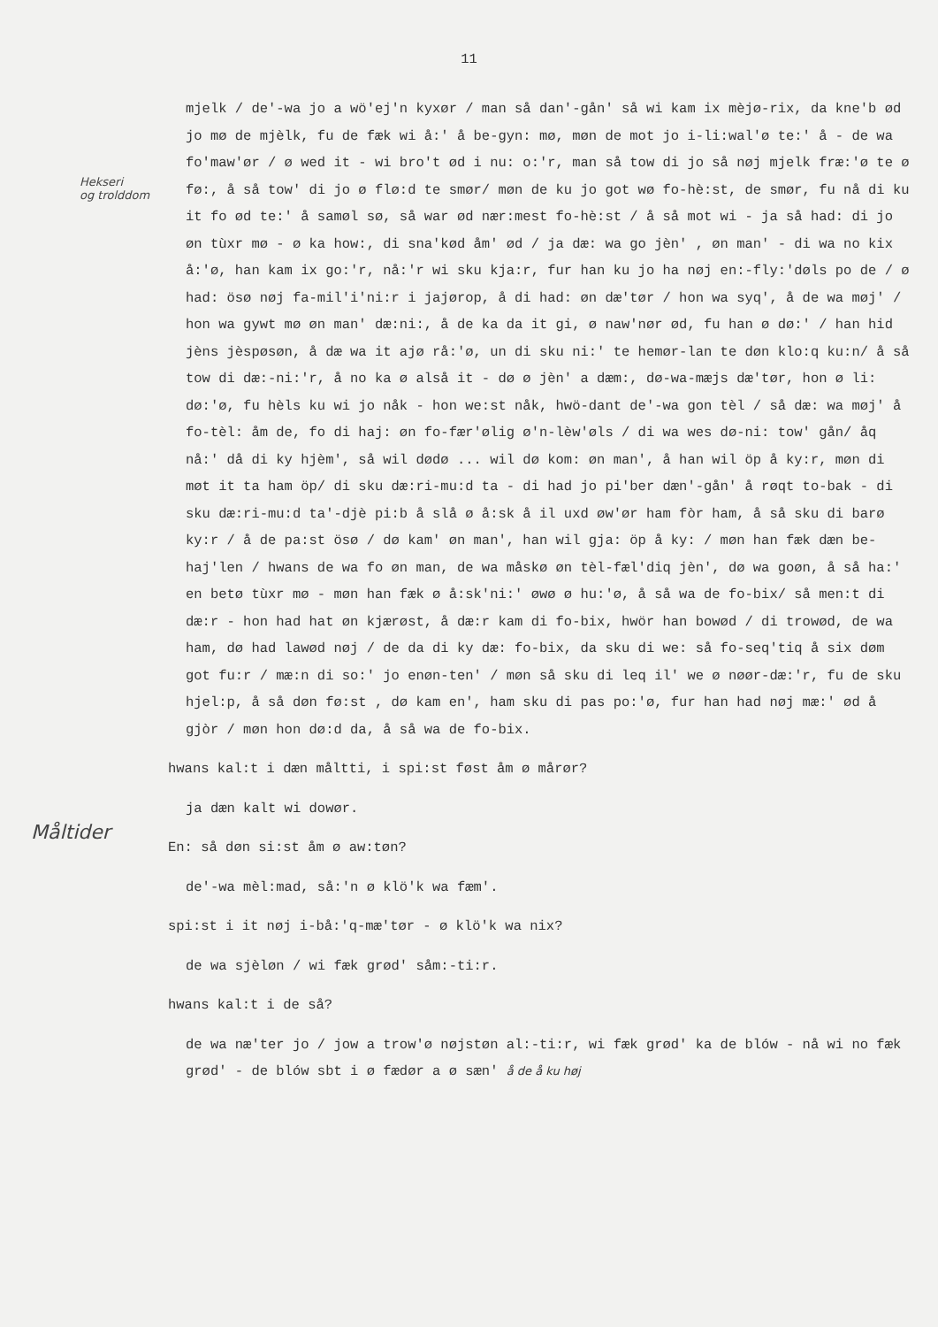11
Hekseri
og trolddom
Måltider
mjelk / de'-wa jo a wö'ej'n kyxør / man så dan'-gån' så wi kam ix mèjø-rix, da kne'b ød jo mø de mjèlk, fu de fæk wi å:' å be-gyn: mø, møn de mot jo i-li:wal'ø te:' å - de wa fo'maw'ør / ø wed it - wi bro't ød i nu: o:'r, man så tow di jo så nøj mjelk fræ:'ø te ø fø:, å så tow' di jo ø flø:d te smør/ møn de ku jo got wø fo-hè:st, de smør, fu nå di ku it fo ød te:' å samøl sø, så war ød nær:mest fo-hè:st / å så mot wi - ja så had: di jo øn tùxr mø - ø ka how:, di sna'kød åm' ød / ja dæ: wa go jèn' , øn man' - di wa no kix å:'ø, han kam ix go:'r, nå:'r wi sku kja:r, fur han ku jo ha nøj en:-fly:'døls po de / ø had: ösø nøj fa-mil'i'ni:r i jajørop, å di had: øn dæ'tør / hon wa syq', å de wa møj' / hon wa gywt mø øn man' dæ:ni:, å de ka da it gi, ø naw'nør ød, fu han ø dø:' / han hid jèns jèspøsøn, å dæ wa it ajø rå:'ø, un di sku ni:' te hemør-lan te døn klo:q ku:n/ å så tow di dæ:-ni:'r, å no ka ø alså it - dø ø jèn' a dæm:, dø-wa-mæjs dæ'tør, hon ø li: dø:'ø, fu hèls ku wi jo nåk - hon we:st nåk, hwö-dant de'-wa gon tèl / så dæ: wa møj' å fo-tèl: åm de, fo di haj: øn fo-fær'ølig ø'n-lèw'øls / di wa wes dø-ni: tow' gån/ åq nå:' då di ky hjèm', så wil dødø ... wil dø kom: øn man', å han wil öp å ky:r, møn di møt it ta ham öp/ di sku dæ:ri-mu:d ta - di had jo pi'ber dæn'-gån' å røqt to-bak - di sku dæ:ri-mu:d ta'-djè pi:b å slå ø å:sk å il uxd øw'ør ham fòr ham, å så sku di barø ky:r / å de pa:st ösø / dø kam' øn man', han wil gja: öp å ky: / møn han fæk dæn be-haj'len / hwans de wa fo øn man, de wa måskø øn tèl-fæl'diq jèn', dø wa goøn, å så ha:' en betø tùxr mø - møn han fæk ø å:sk'ni:' øwø ø hu:'ø, å så wa de fo-bix/ så men:t di dæ:r - hon had hat øn kjærøst, å dæ:r kam di fo-bix, hwör han bowød / di trowød, de wa ham, dø had lawød nøj / de da di ky dæ: fo-bix, da sku di we: så fo-seq'tiq å six døm got fu:r / mæ:n di so:' jo enøn-ten' / møn så sku di leq il' we ø nøør-dæ:'r, fu de sku hjel:p, å så døn fø:st , dø kam en', ham sku di pas po:'ø, fur han had nøj mæ:' ød å gjòr / møn hon dø:d da, å så wa de fo-bix.
hwans kal:t i dæn måltti, i spi:st føst åm ø mårør?
ja dæn kalt wi dowør.
En: så døn si:st åm ø aw:tøn?
de'-wa mèl:mad, så:'n ø klö'k wa fæm'.
spi:st i it nøj i-bå:'q-mæ'tør - ø klö'k wa nix?
de wa sjèløn / wi fæk grød' såm:-ti:r.
hwans kal:t i de så?
de wa næ'ter jo / jow a trow'ø nøjstøn al:-ti:r, wi fæk grød' ka de blów - nå wi no fæk grød' - de blów sbt i ø fædør a ø sæn' å de å ku høj